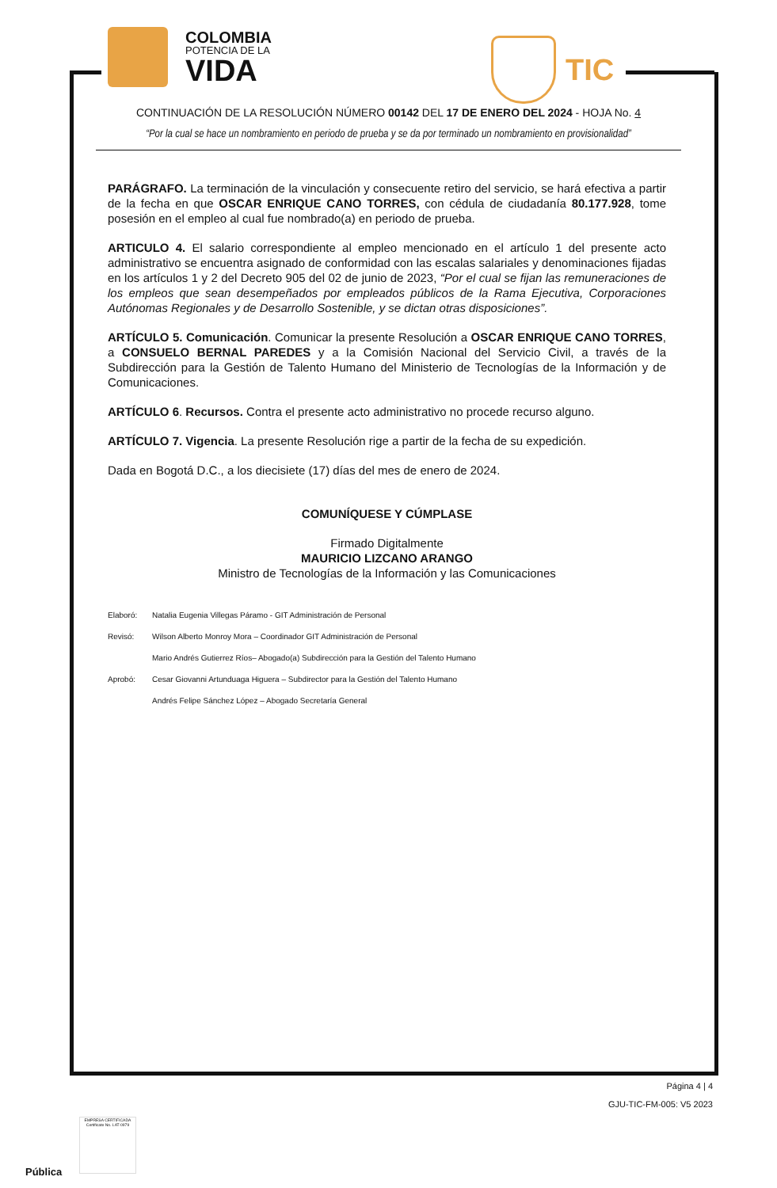COLOMBIA
POTENCIA DE LA
VIDA
TIC
CONTINUACIÓN DE LA RESOLUCIÓN NÚMERO 00142 DEL 17 DE ENERO DEL 2024 - HOJA No. 4
“Por la cual se hace un nombramiento en periodo de prueba y se da por terminado un nombramiento en provisionalidad”
PARÁGRAFO. La terminación de la vinculación y consecuente retiro del servicio, se hará efectiva a partir de la fecha en que OSCAR ENRIQUE CANO TORRES, con cédula de ciudadanía 80.177.928, tome posesión en el empleo al cual fue nombrado(a) en periodo de prueba.
ARTICULO 4. El salario correspondiente al empleo mencionado en el artículo 1 del presente acto administrativo se encuentra asignado de conformidad con las escalas salariales y denominaciones fijadas en los artículos 1 y 2 del Decreto 905 del 02 de junio de 2023, “Por el cual se fijan las remuneraciones de los empleos que sean desempeñados por empleados públicos de la Rama Ejecutiva, Corporaciones Autónomas Regionales y de Desarrollo Sostenible, y se dictan otras disposiciones”.
ARTÍCULO 5. Comunicación. Comunicar la presente Resolución a OSCAR ENRIQUE CANO TORRES, a CONSUELO BERNAL PAREDES y a la Comisión Nacional del Servicio Civil, a través de la Subdirección para la Gestión de Talento Humano del Ministerio de Tecnologías de la Información y de Comunicaciones.
ARTÍCULO 6. Recursos. Contra el presente acto administrativo no procede recurso alguno.
ARTÍCULO 7. Vigencia. La presente Resolución rige a partir de la fecha de su expedición.
Dada en Bogotá D.C., a los diecisiete (17) días del mes de enero de 2024.
COMUNÍQUESE Y CÚMPLASE
Firmado Digitalmente
MAURICIO LIZCANO ARANGO
Ministro de Tecnologías de la Información y las Comunicaciones
Elaboró: Natalia Eugenia Villegas Páramo - GIT Administración de Personal
Revisó: Wilson Alberto Monroy Mora – Coordinador GIT Administración de Personal
Mario Andrés Gutierrez Ríos– Abogado(a) Subdirección para la Gestión del Talento Humano
Aprobó: Cesar Giovanni Artunduaga Higuera – Subdirector para la Gestión del Talento Humano
Andrés Felipe Sánchez López – Abogado Secretaría General
Página 4 | 4
GJU-TIC-FM-005: V5 2023
EMPRESA CERTIFICADA
Certificate No. LAT-0979
Pública